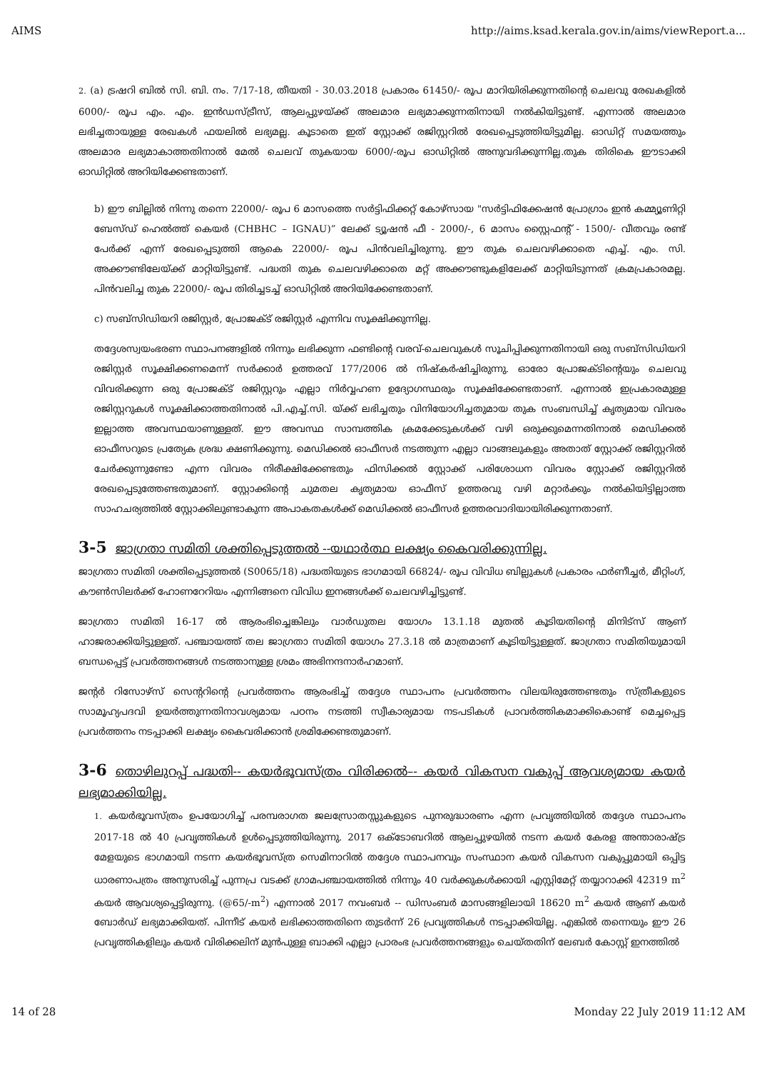AIMS http://aims.ksad.kerala.gov.in/aims/viewReport.a...
2. (a) ട്രഷറി ബിൽ സി. ബി. നം. 7/17-18, തീയതി - 30.03.2018 പ്രകാരം 61450/- രൂപ മാറിയിരിക്കുന്നതിന്റെ ചെലവു രേഖകളിൽ 6000/- രൂപ എം. എം. ഇൻഡസ്ട്രീസ്, ആലപ്പുഴയ്ക്ക് അലമാര ലഭ്യമാക്കുന്നതിനായി നൽകിയിട്ടുണ്ട്. എന്നാൽ അലമാര ലഭിച്ചതായുള്ള രേഖകൾ ഫയലിൽ ലഭ്യമല്ല. കൂടാതെ ഇത് സ്റ്റോക്ക് രജിസ്റ്ററിൽ രേഖപ്പെടുത്തിയിട്ടുമില്ല. ഓഡിറ്റ് സമയത്തും അലമാര ലഭ്യമാകാത്തതിനാൽ മേൽ ചെലവ് തുകയായ 6000/-രൂപ ഓഡിറ്റിൽ അനുവദിക്കുന്നില്ല.തുക തിരികെ ഈടാക്കി ഓഡിറ്റിൽ അറിയിക്കേണ്ടതാണ്.
b) ഈ ബില്ലിൽ നിന്നു തന്നെ 22000/- രൂപ 6 മാസത്തെ സർട്ടിഫിക്കറ്റ് കോഴ്സായ "സർട്ടിഫിക്കേഷൻ പ്രോഗ്രാം ഇൻ കമ്മ്യൂണിറ്റി ബേസ്ഡ് ഹെൽത്ത് കെയർ (CHBHC – IGNAU)” ലേക്ക് ട്യൂഷൻ ഫീ - 2000/-, 6 മാസം സ്റ്റൈഫന്റ് - 1500/- വീതവും രണ്ട് പേർക്ക് എന്ന് രേഖപ്പെടുത്തി ആകെ 22000/- രൂപ പിൻവലിച്ചിരുന്നു. ഈ തുക ചെലവഴിക്കാതെ എച്ച്. എം. സി. അക്കൗണ്ടിലേയ്ക്ക് മാറ്റിയിട്ടുണ്ട്. പദ്ധതി തുക ചെലവഴിക്കാതെ മറ്റ് അക്കൗണ്ടുകളിലേക്ക് മാറ്റിയിടുന്നത് ക്രമപ്രകാരമല്ല. പിൻവലിച്ച തുക 22000/- രൂപ തിരിച്ചടച്ച് ഓഡിറ്റിൽ അറിയിക്കേണ്ടതാണ്.
c) സബ്സിഡിയറി രജിസ്റ്റർ, പ്രോജക്ട് രജിസ്റ്റർ എന്നിവ സൂക്ഷിക്കുന്നില്ല.
തദ്ദേശസ്വയംഭരണ സ്ഥാപനങ്ങളിൽ നിന്നും ലഭിക്കുന്ന ഫണ്ടിന്റെ വരവ്-ചെലവുകൾ സൂചിപ്പിക്കുന്നതിനായി ഒരു സബ്സിഡിയറി രജിസ്റ്റർ സൂക്ഷിക്കണമെന്ന് സർക്കാർ ഉത്തരവ് 177/2006 ൽ നിഷ്കർഷിച്ചിരുന്നു. ഓരോ പ്രോജക്ടിന്റെയും ചെലവു വിവരിക്കുന്ന ഒരു പ്രോജക്ട് രജിസ്റ്ററും എല്ലാ നിർവ്വഹണ ഉദ്യോഗസ്ഥരും സൂക്ഷിക്കേണ്ടതാണ്. എന്നാൽ ഇപ്രകാരമുള്ള രജിസ്റ്ററുകൾ സൂക്ഷിക്കാത്തതിനാൽ പി.എച്ച്.സി. യ്ക്ക് ലഭിച്ചതും വിനിയോഗിച്ചതുമായ തുക സംബന്ധിച്ച് കൃത്യമായ വിവരം ഇല്ലാത്ത അവസ്ഥയാണുള്ളത്. ഈ അവസ്ഥ സാമ്പത്തിക ക്രമക്കേടുകൾക്ക് വഴി ഒരുക്കുമെന്നതിനാൽ മെഡിക്കൽ ഓഫീസറുടെ പ്രത്യേക ശ്രദ്ധ ക്ഷണിക്കുന്നു. മെഡിക്കൽ ഓഫീസർ നടത്തുന്ന എല്ലാ വാങ്ങലുകളും അതാത് സ്റ്റോക്ക് രജിസ്റ്ററിൽ ചേർക്കുന്നുണ്ടോ എന്ന വിവരം നിരീക്ഷിക്കേണ്ടതും ഫിസിക്കൽ സ്റ്റോക്ക് പരിശോധന വിവരം സ്റ്റോക്ക് രജിസ്റ്ററിൽ രേഖപ്പെടുത്തേണ്ടതുമാണ്. സ്റ്റോക്കിന്റെ ചുമതല കൃത്യമായ ഓഫീസ് ഉത്തരവു വഴി മറ്റാർക്കും നൽകിയിട്ടില്ലാത്ത സാഹചര്യത്തിൽ സ്റ്റോക്കിലുണ്ടാകുന്ന അപാകതകൾക്ക് മെഡിക്കൽ ഓഫീസർ ഉത്തരവാദിയായിരിക്കുന്നതാണ്.
3-5 ജാഗ്രതാ സമിതി ശക്തിപ്പെടുത്തൽ --യഥാർത്ഥ ലക്ഷ്യം കൈവരിക്കുന്നില്ല.
ജാഗ്രതാ സമിതി ശക്തിപ്പെടുത്തൽ (S0065/18) പദ്ധതിയുടെ ഭാഗമായി 66824/- രൂപ വിവിധ ബില്ലുകൾ പ്രകാരം ഫർണീച്ചർ, മീറ്റിംഗ്, കൗൺസിലർക്ക് ഹോണറേറിയം എന്നിങ്ങനെ വിവിധ ഇനങ്ങൾക്ക് ചെലവഴിച്ചിട്ടുണ്ട്.
ജാഗ്രതാ സമിതി 16-17 ൽ ആരംഭിച്ചെങ്കിലും വാർഡുതല യോഗം 13.1.18 മുതൽ കൂടിയതിന്റെ മിനിട്സ് ആണ് ഹാജരാക്കിയിട്ടുള്ളത്. പഞ്ചായത്ത് തല ജാഗ്രതാ സമിതി യോഗം 27.3.18 ൽ മാത്രമാണ് കൂടിയിട്ടുള്ളത്. ജാഗ്രതാ സമിതിയുമായി ബന്ധപ്പെട്ട് പ്രവർത്തനങ്ങൾ നടത്താനുള്ള ശ്രമം അഭിനന്ദനാർഹമാണ്.
ജന്റർ റിസോഴ്സ് സെന്ററിന്റെ പ്രവർത്തനം ആരംഭിച്ച് തദ്ദേശ സ്ഥാപനം പ്രവർത്തനം വിലയിരുത്തേണ്ടതും സ്ത്രീകളുടെ സാമൂഹ്യപദവി ഉയർത്തുന്നതിനാവശ്യമായ പഠനം നടത്തി സ്വീകാര്യമായ നടപടികൾ പ്രാവർത്തികമാക്കികൊണ്ട് മെച്ചപ്പെട്ട പ്രവർത്തനം നടപ്പാക്കി ലക്ഷ്യം കൈവരിക്കാൻ ശ്രമിക്കേണ്ടതുമാണ്.
3-6 തൊഴിലുറപ്പ് പദ്ധതി-- കയർഭൂവസ്ത്രം വിരിക്കൽ–- കയർ വികസന വകുപ്പ് ആവശ്യമായ കയർ ലഭ്യമാക്കിയില്ല.
1. കയർഭൂവസ്ത്രം ഉപയോഗിച്ച് പരമ്പരാഗത ജലസ്രോതസ്സുകളുടെ പുനരുദ്ധാരണം എന്ന പ്രവൃത്തിയിൽ തദ്ദേശ സ്ഥാപനം 2017-18 ൽ 40 പ്രവൃത്തികൾ ഉൾപ്പെടുത്തിയിരുന്നു. 2017 ഒക്ടോബറിൽ ആലപ്പുഴയിൽ നടന്ന കയർ കേരള അന്താരാഷ്ട്ര മേളയുടെ ഭാഗമായി നടന്ന കയർഭൂവസ്ത്ര സെമിനാറിൽ തദ്ദേശ സ്ഥാപനവും സംസ്ഥാന കയർ വികസന വകുപ്പുമായി ഒപ്പിട്ട ധാരണാപത്രം അനുസരിച്ച് പുന്നപ്ര വടക്ക് ഗ്രാമപഞ്ചായത്തിൽ നിന്നും 40 വർക്കുകൾക്കായി എസ്റ്റിമേറ്റ് തയ്യാറാക്കി 42319 m<sup>2</sup> കയർ ആവശ്യപ്പെട്ടിരുന്നു. (@65/-m<sup>2</sup>) എന്നാൽ 2017 നവംബർ -- ഡിസംബർ മാസങ്ങളിലായി 18620 m<sup>2</sup> കയർ ആണ് കയർ ബോർഡ് ലഭ്യമാക്കിയത്. പിന്നീട് കയർ ലഭിക്കാത്തതിനെ തുടർന്ന് 26 പ്രവൃത്തികൾ നടപ്പാക്കിയില്ല. എങ്കിൽ തന്നെയും ഈ 26 പ്രവൃത്തികളിലും കയർ വിരിക്കലിന് മുൻപുള്ള ബാക്കി എല്ലാ പ്രാരംഭ പ്രവർത്തനങ്ങളും ചെയ്തതിന് ലേബർ കോസ്റ്റ് ഇനത്തിൽ
14 of 28 Monday 22 July 2019 11:12 AM